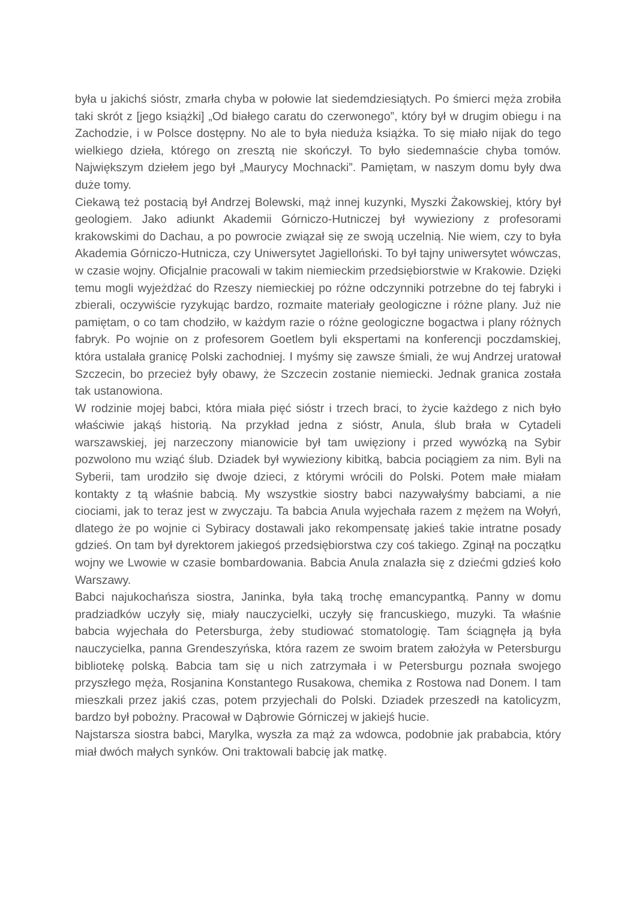była u jakichś sióstr, zmarła chyba w połowie lat siedemdziesiątych. Po śmierci męża zrobiła taki skrót z [jego książki] „Od białego caratu do czerwonego”, który był w drugim obiegu i na Zachodzie, i w Polsce dostępny. No ale to była nieduża książka. To się miało nijak do tego wielkiego dzieła, którego on zresztą nie skończył. To było siedemnaście chyba tomów. Największym dziełem jego był „Maurycy Mochnacki”. Pamiętam, w naszym domu były dwa duże tomy.
Ciekawą też postacią był Andrzej Bolewski, mąż innej kuzynki, Myszki Żakowskiej, który był geologiem. Jako adiunkt Akademii Górniczo-Hutniczej był wywieziony z profesorami krakowskimi do Dachau, a po powrocie związał się ze swoją uczelnią. Nie wiem, czy to była Akademia Górniczo-Hutnicza, czy Uniwersytet Jagielloński. To był tajny uniwersytet wówczas, w czasie wojny. Oficjalnie pracowali w takim niemieckim przedsiębiorstwie w Krakowie. Dzięki temu mogli wyjeżdżać do Rzeszy niemieckiej po różne odczynniki potrzebne do tej fabryki i zbierali, oczywiście ryzykując bardzo, rozmaite materiały geologiczne i różne plany. Już nie pamiętam, o co tam chodziło, w każdym razie o różne geologiczne bogactwa i plany różnych fabryk. Po wojnie on z profesorem Goetlem byli ekspertami na konferencji poczdamskiej, która ustalała granicę Polski zachodniej. I myśmy się zawsze śmiali, że wuj Andrzej uratował Szczecin, bo przecież były obawy, że Szczecin zostanie niemiecki. Jednak granica została tak ustanowiona.
W rodzinie mojej babci, która miała pięć sióstr i trzech braci, to życie każdego z nich było właściwie jakąś historią. Na przykład jedna z sióstr, Anula, ślub brała w Cytadeli warszawskiej, jej narzeczony mianowicie był tam uwięziony i przed wywózką na Sybir pozwolono mu wziąć ślub. Dziadek był wywieziony kibitką, babcia pociągiem za nim. Byli na Syberii, tam urodziło się dwoje dzieci, z którymi wrócili do Polski. Potem małe miałam kontakty z tą właśnie babcią. My wszystkie siostry babci nazywałyśmy babciami, a nie ciociami, jak to teraz jest w zwyczaju. Ta babcia Anula wyjechała razem z mężem na Wołyń, dlatego że po wojnie ci Sybiracy dostawali jako rekompensatę jakieś takie intratne posady gdzieś. On tam był dyrektorem jakiegoś przedsiębiorstwa czy coś takiego. Zginął na początku wojny we Lwowie w czasie bombardowania. Babcia Anula znalazła się z dziećmi gdzieś koło Warszawy.
Babci najukochańsza siostra, Janinka, była taką trochę emancypantką. Panny w domu pradziadków uczyły się, miały nauczycielki, uczyły się francuskiego, muzyki. Ta właśnie babcia wyjechała do Petersburga, żeby studiować stomatologię. Tam ściągnęła ją była nauczycielka, panna Grendeszyńska, która razem ze swoim bratem założyła w Petersburgu bibliotekę polską. Babcia tam się u nich zatrzymała i w Petersburgu poznała swojego przyszłego męża, Rosjanina Konstantego Rusakowa, chemika z Rostowa nad Donem. I tam mieszkali przez jakiś czas, potem przyjechali do Polski. Dziadek przeszedł na katolicyzm, bardzo był pobożny. Pracował w Dąbrowie Górniczej w jakiejś hucie.
Najstarsza siostra babci, Marylka, wyszła za mąż za wdowca, podobnie jak prababcia, który miał dwóch małych synków. Oni traktowali babcię jak matkę.